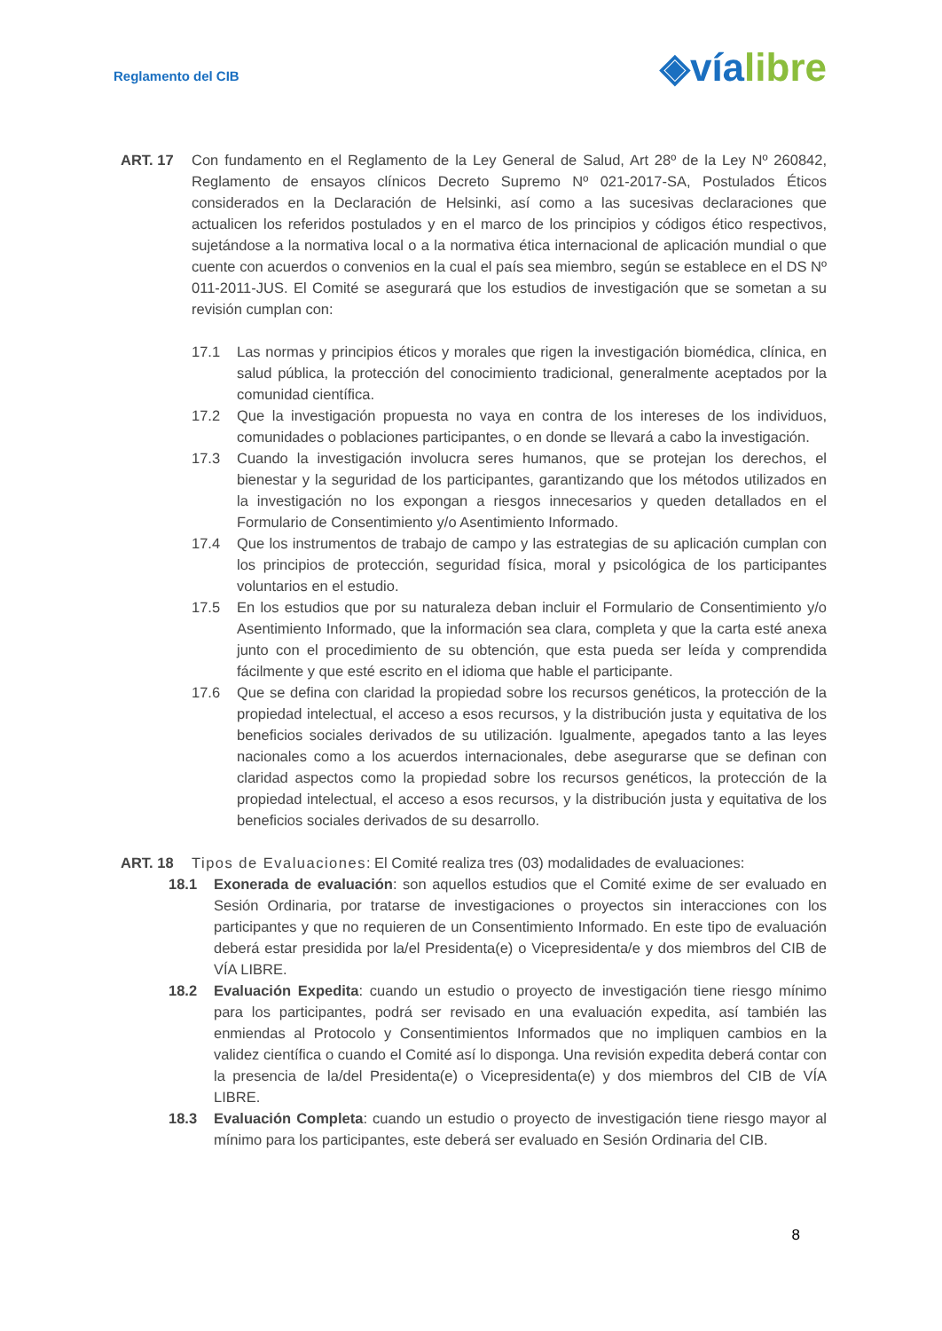Reglamento del CIB
◈víalibre
ART. 17 Con fundamento en el Reglamento de la Ley General de Salud, Art 28º de la Ley Nº 260842, Reglamento de ensayos clínicos Decreto Supremo Nº 021-2017-SA, Postulados Éticos considerados en la Declaración de Helsinki, así como a las sucesivas declaraciones que actualicen los referidos postulados y en el marco de los principios y códigos ético respectivos, sujetándose a la normativa local o a la normativa ética internacional de aplicación mundial o que cuente con acuerdos o convenios en la cual el país sea miembro, según se establece en el DS Nº 011-2011-JUS. El Comité se asegurará que los estudios de investigación que se sometan a su revisión cumplan con:
17.1 Las normas y principios éticos y morales que rigen la investigación biomédica, clínica, en salud pública, la protección del conocimiento tradicional, generalmente aceptados por la comunidad científica.
17.2 Que la investigación propuesta no vaya en contra de los intereses de los individuos, comunidades o poblaciones participantes, o en donde se llevará a cabo la investigación.
17.3 Cuando la investigación involucra seres humanos, que se protejan los derechos, el bienestar y la seguridad de los participantes, garantizando que los métodos utilizados en la investigación no los expongan a riesgos innecesarios y queden detallados en el Formulario de Consentimiento y/o Asentimiento Informado.
17.4 Que los instrumentos de trabajo de campo y las estrategias de su aplicación cumplan con los principios de protección, seguridad física, moral y psicológica de los participantes voluntarios en el estudio.
17.5 En los estudios que por su naturaleza deban incluir el Formulario de Consentimiento y/o Asentimiento Informado, que la información sea clara, completa y que la carta esté anexa junto con el procedimiento de su obtención, que esta pueda ser leída y comprendida fácilmente y que esté escrito en el idioma que hable el participante.
17.6 Que se defina con claridad la propiedad sobre los recursos genéticos, la protección de la propiedad intelectual, el acceso a esos recursos, y la distribución justa y equitativa de los beneficios sociales derivados de su utilización. Igualmente, apegados tanto a las leyes nacionales como a los acuerdos internacionales, debe asegurarse que se definan con claridad aspectos como la propiedad sobre los recursos genéticos, la protección de la propiedad intelectual, el acceso a esos recursos, y la distribución justa y equitativa de los beneficios sociales derivados de su desarrollo.
ART. 18 Tipos de Evaluaciones: El Comité realiza tres (03) modalidades de evaluaciones:
18.1 Exonerada de evaluación: son aquellos estudios que el Comité exime de ser evaluado en Sesión Ordinaria, por tratarse de investigaciones o proyectos sin interacciones con los participantes y que no requieren de un Consentimiento Informado. En este tipo de evaluación deberá estar presidida por la/el Presidenta(e) o Vicepresidenta/e y dos miembros del CIB de VÍA LIBRE.
18.2 Evaluación Expedita: cuando un estudio o proyecto de investigación tiene riesgo mínimo para los participantes, podrá ser revisado en una evaluación expedita, así también las enmiendas al Protocolo y Consentimientos Informados que no impliquen cambios en la validez científica o cuando el Comité así lo disponga. Una revisión expedita deberá contar con la presencia de la/del Presidenta(e) o Vicepresidenta(e) y dos miembros del CIB de VÍA LIBRE.
18.3 Evaluación Completa: cuando un estudio o proyecto de investigación tiene riesgo mayor al mínimo para los participantes, este deberá ser evaluado en Sesión Ordinaria del CIB.
8